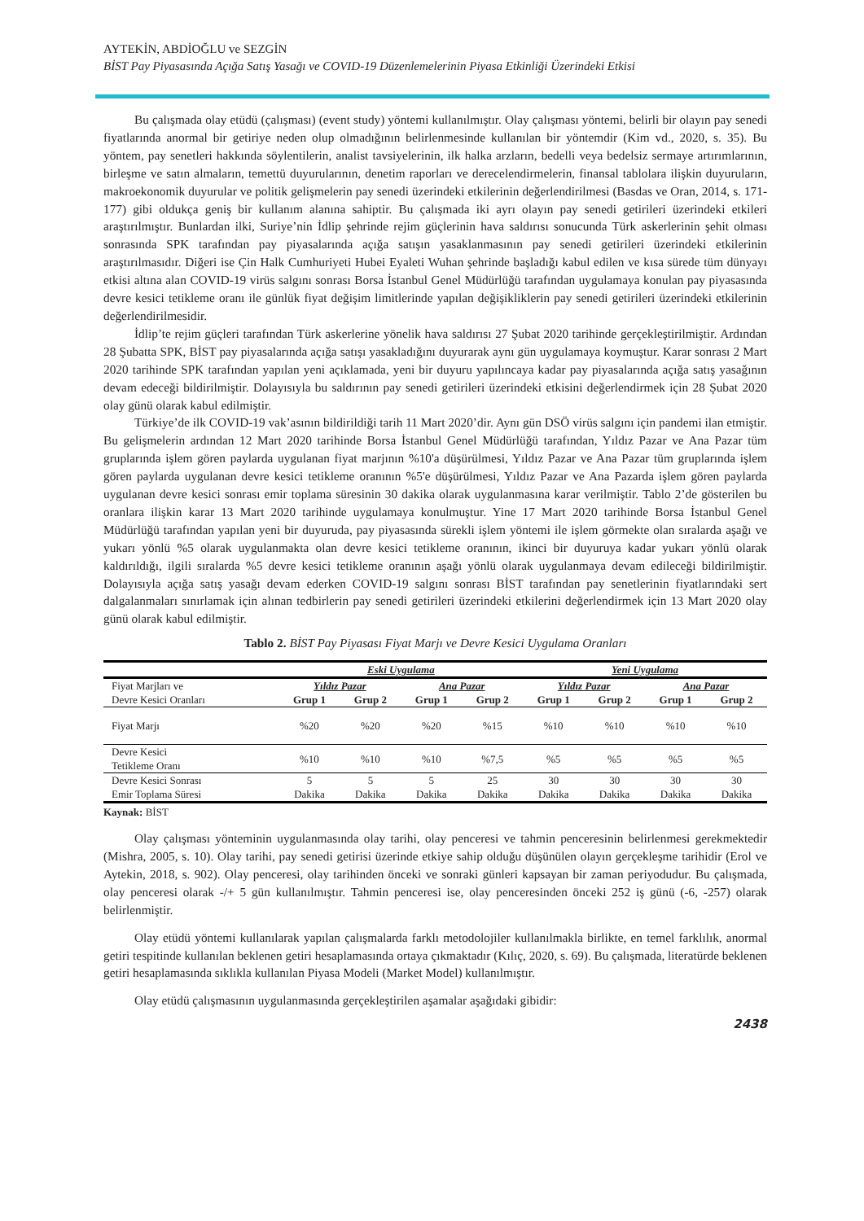AYTEKİN, ABDİOĞLU ve SEZGİN
BİST Pay Piyasasında Açığa Satış Yasağı ve COVID-19 Düzenlemelerinin Piyasa Etkinliği Üzerindeki Etkisi
Bu çalışmada olay etüdü (çalışması) (event study) yöntemi kullanılmıştır. Olay çalışması yöntemi, belirli bir olayın pay senedi fiyatlarında anormal bir getiriye neden olup olmadığının belirlenmesinde kullanılan bir yöntemdir (Kim vd., 2020, s. 35). Bu yöntem, pay senetleri hakkında söylentilerin, analist tavsiyelerinin, ilk halka arzların, bedelli veya bedelsiz sermaye artırımlarının, birleşme ve satın almaların, temettü duyurularının, denetim raporları ve derecelendirmelerin, finansal tablolara ilişkin duyuruların, makroekonomik duyurular ve politik gelişmelerin pay senedi üzerindeki etkilerinin değerlendirilmesi (Basdas ve Oran, 2014, s. 171-177) gibi oldukça geniş bir kullanım alanına sahiptir. Bu çalışmada iki ayrı olayın pay senedi getirileri üzerindeki etkileri araştırılmıştır. Bunlardan ilki, Suriye’nin İdlip şehrinde rejim güçlerinin hava saldırısı sonucunda Türk askerlerinin şehit olması sonrasında SPK tarafından pay piyasalarında açığa satışın yasaklanmasının pay senedi getirileri üzerindeki etkilerinin araştırılmasıdır. Diğeri ise Çin Halk Cumhuriyeti Hubei Eyaleti Wuhan şehrinde başladığı kabul edilen ve kısa sürede tüm dünyayı etkisi altına alan COVID-19 virüs salgını sonrası Borsa İstanbul Genel Müdürlüğü tarafından uygulamaya konulan pay piyasasında devre kesici tetikleme oranı ile günlük fiyat değişim limitlerinde yapılan değişikliklerin pay senedi getirileri üzerindeki etkilerinin değerlendirilmesidir.
İdlip’te rejim güçleri tarafından Türk askerlerine yönelik hava saldırısı 27 Şubat 2020 tarihinde gerçekleştirilmiştir. Ardından 28 Şubatta SPK, BİST pay piyasalarında açığa satışı yasakladığını duyurarak aynı gün uygulamaya koymuştur. Karar sonrası 2 Mart 2020 tarihinde SPK tarafından yapılan yeni açıklamada, yeni bir duyuru yapılıncaya kadar pay piyasalarında açığa satış yasağının devam edeceği bildirilmiştir. Dolayısıyla bu saldırının pay senedi getirileri üzerindeki etkisini değerlendirmek için 28 Şubat 2020 olay günü olarak kabul edilmiştir.
Türkiye’de ilk COVID-19 vak’asının bildirildiği tarih 11 Mart 2020’dir. Aynı gün DSÖ virüs salgını için pandemi ilan etmiştir. Bu gelişmelerin ardından 12 Mart 2020 tarihinde Borsa İstanbul Genel Müdürlüğü tarafından, Yıldız Pazar ve Ana Pazar tüm gruplarında işlem gören paylarda uygulanan fiyat marjının %10'a düşürülmesi, Yıldız Pazar ve Ana Pazar tüm gruplarında işlem gören paylarda uygulanan devre kesici tetikleme oranının %5'e düşürülmesi, Yıldız Pazar ve Ana Pazarda işlem gören paylarda uygulanan devre kesici sonrası emir toplama süresinin 30 dakika olarak uygulanmasına karar verilmiştir. Tablo 2’de gösterilen bu oranlara ilişkin karar 13 Mart 2020 tarihinde uygulamaya konulmuştur. Yine 17 Mart 2020 tarihinde Borsa İstanbul Genel Müdürlüğü tarafından yapılan yeni bir duyuruda, pay piyasasında sürekli işlem yöntemi ile işlem görmekte olan sıralarda aşağı ve yukarı yönlü %5 olarak uygulanmakta olan devre kesici tetikleme oranının, ikinci bir duyuruya kadar yukarı yönlü olarak kaldırıldığı, ilgili sıralarda %5 devre kesici tetikleme oranının aşağı yönlü olarak uygulanmaya devam edileceği bildirilmiştir. Dolayısıyla açığa satış yasağı devam ederken COVID-19 salgını sonrası BİST tarafından pay senetlerinin fiyatlarındaki sert dalgalanmaları sınırlamak için alınan tedbirlerin pay senedi getirileri üzerindeki etkilerini değerlendirmek için 13 Mart 2020 olay günü olarak kabul edilmiştir.
Tablo 2. BİST Pay Piyasası Fiyat Marjı ve Devre Kesici Uygulama Oranları
| | Eski Uygulama | | | | Yeni Uygulama | | | |
| Fiyat Marjları ve | Yıldız Pazar | | Ana Pazar | | Yıldız Pazar | | Ana Pazar | |
| Devre Kesici Oranları | Grup 1 | Grup 2 | Grup 1 | Grup 2 | Grup 1 | Grup 2 | Grup 1 | Grup 2 |
| Fiyat Marjı | %20 | %20 | %20 | %15 | %10 | %10 | %10 | %10 |
| Devre Kesici Tetikleme Oranı | %10 | %10 | %10 | %7,5 | %5 | %5 | %5 | %5 |
| Devre Kesici Sonrası Emir Toplama Süresi | 5 Dakika | 5 Dakika | 5 Dakika | 25 Dakika | 30 Dakika | 30 Dakika | 30 Dakika | 30 Dakika |
Kaynak: BİST
Olay çalışması yönteminin uygulanmasında olay tarihi, olay penceresi ve tahmin penceresinin belirlenmesi gerekmektedir (Mishra, 2005, s. 10). Olay tarihi, pay senedi getirisi üzerinde etkiye sahip olduğu düşünülen olayın gerçekleşme tarihidir (Erol ve Aytekin, 2018, s. 902). Olay penceresi, olay tarihinden önceki ve sonraki günleri kapsayan bir zaman periyodudur. Bu çalışmada, olay penceresi olarak -/+ 5 gün kullanılmıştır. Tahmin penceresi ise, olay penceresinden önceki 252 iş günü (-6, -257) olarak belirlenmiştir.
Olay etüdü yöntemi kullanılarak yapılan çalışmalarda farklı metodolojiler kullanılmakla birlikte, en temel farklılık, anormal getiri tespitinde kullanılan beklenen getiri hesaplamasında ortaya çıkmaktadır (Kılıç, 2020, s. 69). Bu çalışmada, literatürde beklenen getiri hesaplamasında sıklıkla kullanılan Piyasa Modeli (Market Model) kullanılmıştır.
Olay etüdü çalışmasının uygulanmasında gerçekleştirilen aşamalar aşağıdaki gibidir:
2438